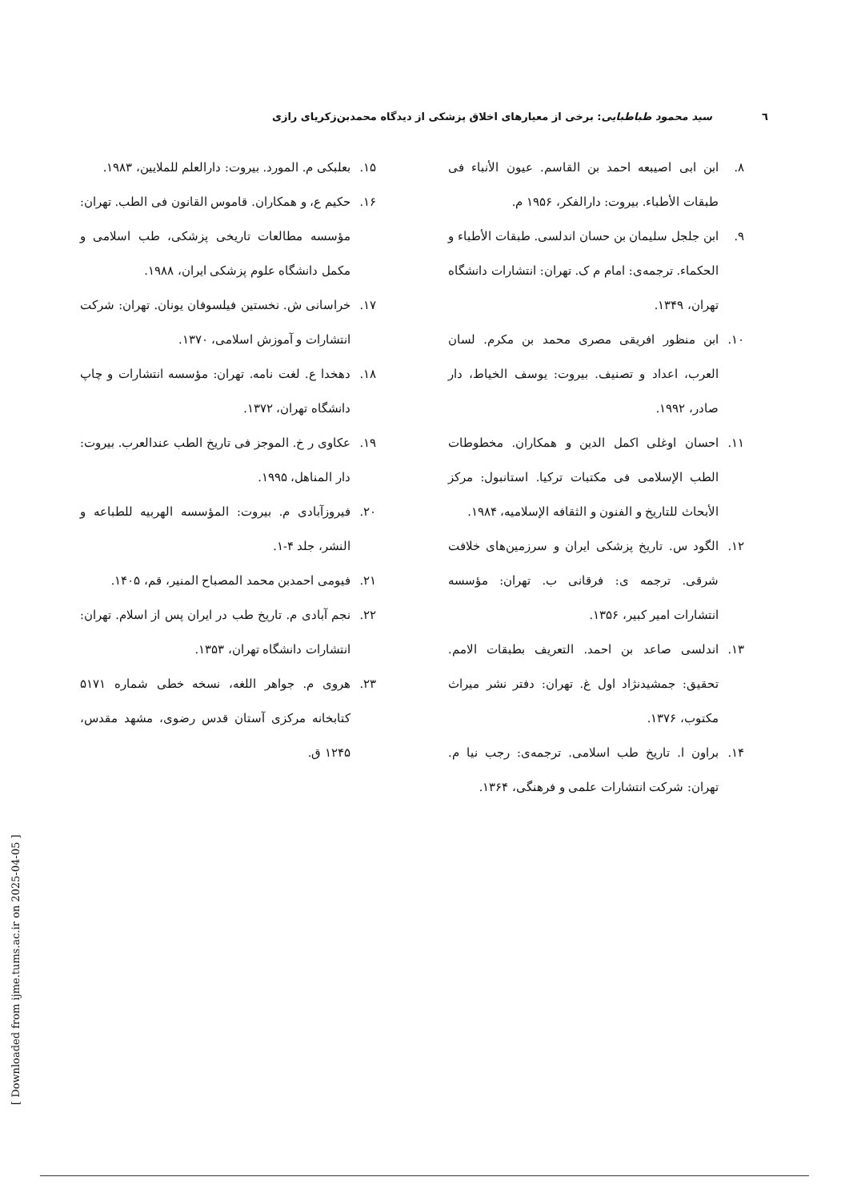٦ سید محمود طباطبایی: برخی از معیارهای اخلاق پزشکی از دیدگاه محمدبن‌زکریای رازی
۸. ابن ابی اصیبعه احمد بن القاسم. عیون الأنباء فی طبقات الأطباء. بیروت: دارالفکر، ۱۹۵۶ م.
۹. ابن جلجل سلیمان بن حسان اندلسی. طبقات الأطباء و الحکماء. ترجمه‌ی: امام م ک. تهران: انتشارات دانشگاه تهران، ۱۳۴۹.
۱۰. ابن منظور افریقی مصری محمد بن مکرم. لسان العرب، اعداد و تصنیف. بیروت: یوسف الخیاط، دار صادر، ۱۹۹۲.
۱۱. احسان اوغلی اکمل الدین و همکاران. مخطوطات الطب الإسلامی فی مکتبات ترکیا. استانبول: مرکز الأبحاث للتاریخ و الفنون و الثقافه الإسلامیه، ۱۹۸۴.
۱۲. الگود س. تاریخ پزشکی ایران و سرزمین‌های خلافت شرقی. ترجمه ی: فرقانی ب. تهران: مؤسسه انتشارات امیر کبیر، ۱۳۵۶.
۱۳. اندلسی صاعد بن احمد. التعریف بطبقات الامم. تحقیق: جمشیدنژاد اول غ. تهران: دفتر نشر میراث مکتوب، ۱۳۷۶.
۱۴. براون ا. تاریخ طب اسلامی. ترجمه‌ی: رجب نیا م. تهران: شرکت انتشارات علمی و فرهنگی، ۱۳۶۴.
۱۵. بعلبکی م. المورد. بیروت: دارالعلم للملایین، ۱۹۸۳.
۱۶. حکیم ع، و همکاران. قاموس القانون فی الطب. تهران: مؤسسه مطالعات تاریخی پزشکی، طب اسلامی و مکمل دانشگاه علوم پزشکی ایران، ۱۹۸۸.
۱۷. خراسانی ش. نخستین فیلسوفان یونان. تهران: شرکت انتشارات و آموزش اسلامی، ۱۳۷۰.
۱۸. دهخدا ع. لغت نامه. تهران: مؤسسه انتشارات و چاپ دانشگاه تهران، ۱۳۷۲.
۱۹. عکاوی ر خ. الموجز فی تاریخ الطب عندالعرب. بیروت: دار المناهل، ۱۹۹۵.
۲۰. فیروزآبادی م. بیروت: المؤسسه الهربیه للطباعه و النشر، جلد ۴-۱.
۲۱. فیومی احمدبن محمد المصباح المنیر، قم، ۱۴۰۵.
۲۲. نجم آبادی م. تاریخ طب در ایران پس از اسلام. تهران: انتشارات دانشگاه تهران، ۱۳۵۳.
۲۳. هروی م. جواهر اللغه، نسخه خطی شماره ۵۱۷۱ کتابخانه مرکزی آستان قدس رضوی، مشهد مقدس، ۱۲۴۵ ق.
[ Downloaded from ijme.tums.ac.ir on 2025-04-05 ]